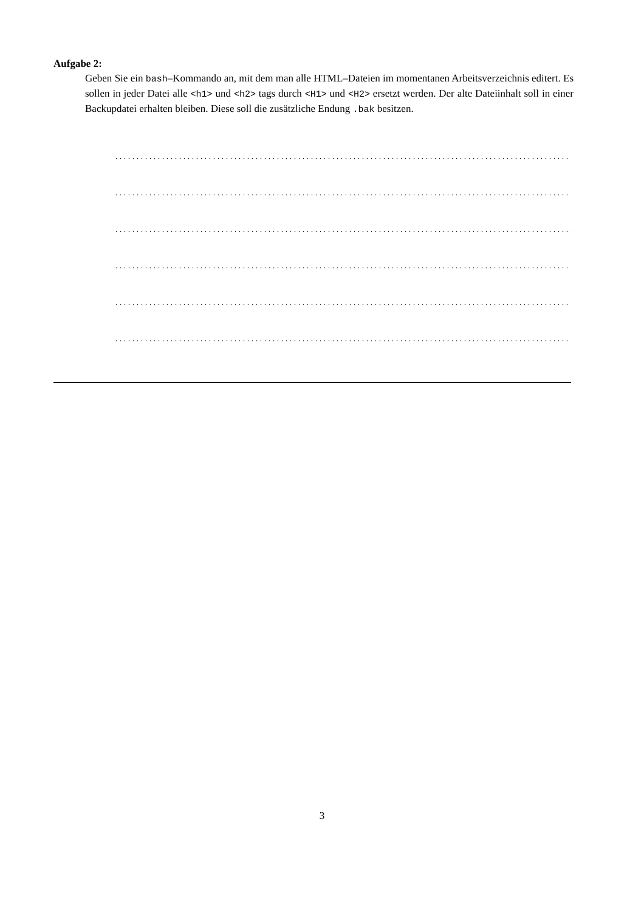Aufgabe 2:
Geben Sie ein bash–Kommando an, mit dem man alle HTML–Dateien im momentanen Arbeitsverzeichnis editert. Es sollen in jeder Datei alle <h1> und <h2> tags durch <H1> und <H2> ersetzt werden. Der alte Dateiinhalt soll in einer Backupdatei erhalten bleiben. Diese soll die zusätzliche Endung .bak besitzen.
............................................................................................................
............................................................................................................
............................................................................................................
............................................................................................................
............................................................................................................
............................................................................................................
3